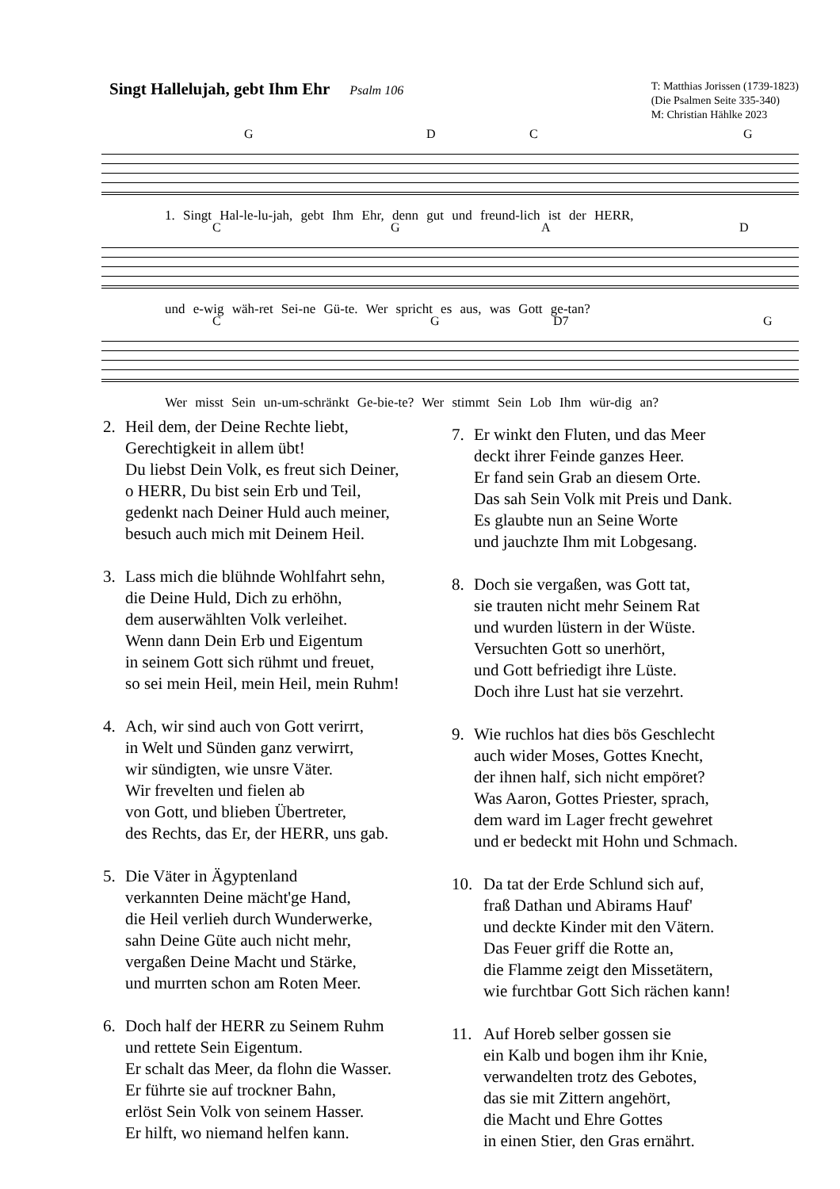Singt Hallelujah, gebt Ihm Ehr Psalm 106
T: Matthias Jorissen (1739-1823)
(Die Psalmen Seite 335-340)
M: Christian Hählke 2023
G D C G
1. Singt Hal-le-lu-jah, gebt Ihm Ehr, denn gut und freund-lich ist der HERR,
C G A D
und e-wig wäh-ret Sei-ne Gü-te. Wer spricht es aus, was Gott ge-tan?
C G D7 G
Wer misst Sein un-um-schränkt Ge-bie-te? Wer stimmt Sein Lob Ihm wür-dig an?
2. Heil dem, der Deine Rechte liebt,
Gerechtigkeit in allem übt!
Du liebst Dein Volk, es freut sich Deiner,
o HERR, Du bist sein Erb und Teil,
gedenkt nach Deiner Huld auch meiner,
besuch auch mich mit Deinem Heil.
3. Lass mich die blühnde Wohlfahrt sehn,
die Deine Huld, Dich zu erhöhn,
dem auserwählten Volk verleihet.
Wenn dann Dein Erb und Eigentum
in seinem Gott sich rühmt und freuet,
so sei mein Heil, mein Heil, mein Ruhm!
4. Ach, wir sind auch von Gott verirrt,
in Welt und Sünden ganz verwirrt,
wir sündigten, wie unsre Väter.
Wir frevelten und fielen ab
von Gott, und blieben Übertreter,
des Rechts, das Er, der HERR, uns gab.
5. Die Väter in Ägyptenland
verkannten Deine mächt'ge Hand,
die Heil verlieh durch Wunderwerke,
sahn Deine Güte auch nicht mehr,
vergaßen Deine Macht und Stärke,
und murrten schon am Roten Meer.
6. Doch half der HERR zu Seinem Ruhm
und rettete Sein Eigentum.
Er schalt das Meer, da flohn die Wasser.
Er führte sie auf trockner Bahn,
erlöst Sein Volk von seinem Hasser.
Er hilft, wo niemand helfen kann.
7. Er winkt den Fluten, und das Meer
deckt ihrer Feinde ganzes Heer.
Er fand sein Grab an diesem Orte.
Das sah Sein Volk mit Preis und Dank.
Es glaubte nun an Seine Worte
und jauchzte Ihm mit Lobgesang.
8. Doch sie vergaßen, was Gott tat,
sie trauten nicht mehr Seinem Rat
und wurden lüstern in der Wüste.
Versuchten Gott so unerhört,
und Gott befriedigt ihre Lüste.
Doch ihre Lust hat sie verzehrt.
9. Wie ruchlos hat dies bös Geschlecht
auch wider Moses, Gottes Knecht,
der ihnen half, sich nicht empöret?
Was Aaron, Gottes Priester, sprach,
dem ward im Lager frecht gewehret
und er bedeckt mit Hohn und Schmach.
10. Da tat der Erde Schlund sich auf,
fraß Dathan und Abirams Hauf'
und deckte Kinder mit den Vätern.
Das Feuer griff die Rotte an,
die Flamme zeigt den Missetätern,
wie furchtbar Gott Sich rächen kann!
11. Auf Horeb selber gossen sie
ein Kalb und bogen ihm ihr Knie,
verwandelten trotz des Gebotes,
das sie mit Zittern angehört,
die Macht und Ehre Gottes
in einen Stier, den Gras ernährt.